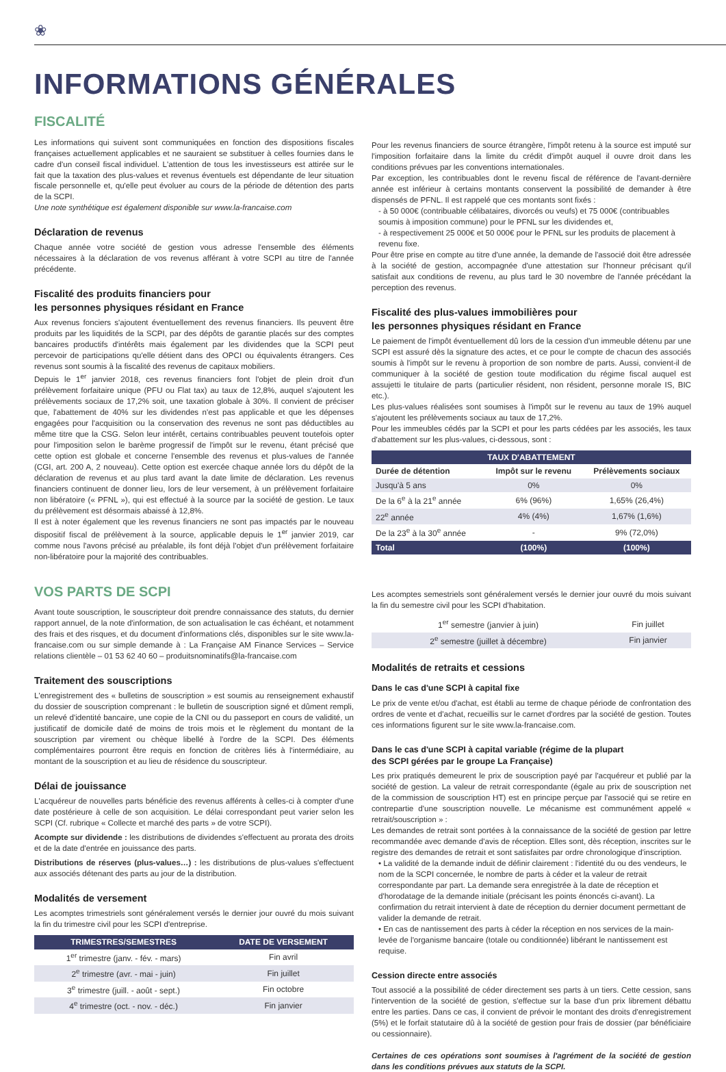❀
INFORMATIONS GÉNÉRALES
FISCALITÉ
Les informations qui suivent sont communiquées en fonction des dispositions fiscales françaises actuellement applicables et ne sauraient se substituer à celles fournies dans le cadre d'un conseil fiscal individuel. L'attention de tous les investisseurs est attirée sur le fait que la taxation des plus-values et revenus éventuels est dépendante de leur situation fiscale personnelle et, qu'elle peut évoluer au cours de la période de détention des parts de la SCPI.
Une note synthétique est également disponible sur www.la-francaise.com
Déclaration de revenus
Chaque année votre société de gestion vous adresse l'ensemble des éléments nécessaires à la déclaration de vos revenus afférant à votre SCPI au titre de l'année précédente.
Fiscalité des produits financiers pour
les personnes physiques résidant en France
Aux revenus fonciers s'ajoutent éventuellement des revenus financiers. Ils peuvent être produits par les liquidités de la SCPI, par des dépôts de garantie placés sur des comptes bancaires productifs d'intérêts mais également par les dividendes que la SCPI peut percevoir de participations qu'elle détient dans des OPCI ou équivalents étrangers. Ces revenus sont soumis à la fiscalité des revenus de capitaux mobiliers.
Depuis le 1<sup>er</sup> janvier 2018, ces revenus financiers font l'objet de plein droit d'un prélèvement forfaitaire unique (PFU ou Flat tax) au taux de 12,8%, auquel s'ajoutent les prélèvements sociaux de 17,2% soit, une taxation globale à 30%. Il convient de préciser que, l'abattement de 40% sur les dividendes n'est pas applicable et que les dépenses engagées pour l'acquisition ou la conservation des revenus ne sont pas déductibles au même titre que la CSG. Selon leur intérêt, certains contribuables peuvent toutefois opter pour l'imposition selon le barème progressif de l'impôt sur le revenu, étant précisé que cette option est globale et concerne l'ensemble des revenus et plus-values de l'année (CGI, art. 200 A, 2 nouveau). Cette option est exercée chaque année lors du dépôt de la déclaration de revenus et au plus tard avant la date limite de déclaration. Les revenus financiers continuent de donner lieu, lors de leur versement, à un prélèvement forfaitaire non libératoire (« PFNL »), qui est effectué à la source par la société de gestion. Le taux du prélèvement est désormais abaissé à 12,8%.
Il est à noter également que les revenus financiers ne sont pas impactés par le nouveau dispositif fiscal de prélèvement à la source, applicable depuis le 1<sup>er</sup> janvier 2019, car comme nous l'avons précisé au préalable, ils font déjà l'objet d'un prélèvement forfaitaire non-libératoire pour la majorité des contribuables.
VOS PARTS DE SCPI
Avant toute souscription, le souscripteur doit prendre connaissance des statuts, du dernier rapport annuel, de la note d'information, de son actualisation le cas échéant, et notamment des frais et des risques, et du document d'informations clés, disponibles sur le site www.la-francaise.com ou sur simple demande à : La Française AM Finance Services – Service relations clientèle – 01 53 62 40 60 – produitsnominatifs@la-francaise.com
Traitement des souscriptions
L'enregistrement des « bulletins de souscription » est soumis au renseignement exhaustif du dossier de souscription comprenant : le bulletin de souscription signé et dûment rempli, un relevé d'identité bancaire, une copie de la CNI ou du passeport en cours de validité, un justificatif de domicile daté de moins de trois mois et le règlement du montant de la souscription par virement ou chèque libellé à l'ordre de la SCPI. Des éléments complémentaires pourront être requis en fonction de critères liés à l'intermédiaire, au montant de la souscription et au lieu de résidence du souscripteur.
Délai de jouissance
L'acquéreur de nouvelles parts bénéficie des revenus afférents à celles-ci à compter d'une date postérieure à celle de son acquisition. Le délai correspondant peut varier selon les SCPI (Cf. rubrique « Collecte et marché des parts » de votre SCPI).
Acompte sur dividende : les distributions de dividendes s'effectuent au prorata des droits et de la date d'entrée en jouissance des parts.
Distributions de réserves (plus-values…) : les distributions de plus-values s'effectuent aux associés détenant des parts au jour de la distribution.
Modalités de versement
Les acomptes trimestriels sont généralement versés le dernier jour ouvré du mois suivant la fin du trimestre civil pour les SCPI d'entreprise.
| TRIMESTRES/SEMESTRES | DATE DE VERSEMENT |
| --- | --- |
| 1<sup>er</sup> trimestre (janv. - fév. - mars) | Fin avril |
| 2<sup>e</sup> trimestre (avr. - mai - juin) | Fin juillet |
| 3<sup>e</sup> trimestre (juill. - août - sept.) | Fin octobre |
| 4<sup>e</sup> trimestre (oct. - nov. - déc.) | Fin janvier |
Pour les revenus financiers de source étrangère, l'impôt retenu à la source est imputé sur l'imposition forfaitaire dans la limite du crédit d'impôt auquel il ouvre droit dans les conditions prévues par les conventions internationales.
Par exception, les contribuables dont le revenu fiscal de référence de l'avant-dernière année est inférieur à certains montants conservent la possibilité de demander à être dispensés de PFNL. Il est rappelé que ces montants sont fixés :
- à 50 000€ (contribuable célibataires, divorcés ou veufs) et 75 000€ (contribuables soumis à imposition commune) pour le PFNL sur les dividendes et,
- à respectivement 25 000€ et 50 000€ pour le PFNL sur les produits de placement à revenu fixe.
Pour être prise en compte au titre d'une année, la demande de l'associé doit être adressée à la société de gestion, accompagnée d'une attestation sur l'honneur précisant qu'il satisfait aux conditions de revenu, au plus tard le 30 novembre de l'année précédant la perception des revenus.
Fiscalité des plus-values immobilières pour
les personnes physiques résidant en France
Le paiement de l'impôt éventuellement dû lors de la cession d'un immeuble détenu par une SCPI est assuré dès la signature des actes, et ce pour le compte de chacun des associés soumis à l'impôt sur le revenu à proportion de son nombre de parts. Aussi, convient-il de communiquer à la société de gestion toute modification du régime fiscal auquel est assujetti le titulaire de parts (particulier résident, non résident, personne morale IS, BIC etc.).
Les plus-values réalisées sont soumises à l'impôt sur le revenu au taux de 19% auquel s'ajoutent les prélèvements sociaux au taux de 17,2%.
Pour les immeubles cédés par la SCPI et pour les parts cédées par les associés, les taux d'abattement sur les plus-values, ci-dessous, sont :
| TAUX D'ABATTEMENT | | |
| --- | --- | --- |
| Durée de détention | Impôt sur le revenu | Prélèvements sociaux |
| Jusqu'à 5 ans | 0% | 0% |
| De la 6<sup>e</sup> à la 21<sup>e</sup> année | 6% (96%) | 1,65% (26,4%) |
| 22<sup>e</sup> année | 4% (4%) | 1,67% (1,6%) |
| De la 23<sup>e</sup> à la 30<sup>e</sup> année | - | 9% (72,0%) |
| Total | (100%) | (100%) |
Les acomptes semestriels sont généralement versés le dernier jour ouvré du mois suivant la fin du semestre civil pour les SCPI d'habitation.
| 1<sup>er</sup> semestre (janvier à juin) | Fin juillet |
| 2<sup>e</sup> semestre (juillet à décembre) | Fin janvier |
Modalités de retraits et cessions
Dans le cas d'une SCPI à capital fixe
Le prix de vente et/ou d'achat, est établi au terme de chaque période de confrontation des ordres de vente et d'achat, recueillis sur le carnet d'ordres par la société de gestion. Toutes ces informations figurent sur le site www.la-francaise.com.
Dans le cas d'une SCPI à capital variable (régime de la plupart
des SCPI gérées par le groupe La Française)
Les prix pratiqués demeurent le prix de souscription payé par l'acquéreur et publié par la société de gestion. La valeur de retrait correspondante (égale au prix de souscription net de la commission de souscription HT) est en principe perçue par l'associé qui se retire en contrepartie d'une souscription nouvelle. Le mécanisme est communément appelé « retrait/souscription » :
Les demandes de retrait sont portées à la connaissance de la société de gestion par lettre recommandée avec demande d'avis de réception. Elles sont, dès réception, inscrites sur le registre des demandes de retrait et sont satisfaites par ordre chronologique d'inscription.
• La validité de la demande induit de définir clairement : l'identité du ou des vendeurs, le nom de la SCPI concernée, le nombre de parts à céder et la valeur de retrait correspondante par part. La demande sera enregistrée à la date de réception et d'horodatage de la demande initiale (précisant les points énoncés ci-avant). La confirmation du retrait intervient à date de réception du dernier document permettant de valider la demande de retrait.
• En cas de nantissement des parts à céder la réception en nos services de la main-levée de l'organisme bancaire (totale ou conditionnée) libérant le nantissement est requise.
Cession directe entre associés
Tout associé a la possibilité de céder directement ses parts à un tiers. Cette cession, sans l'intervention de la société de gestion, s'effectue sur la base d'un prix librement débattu entre les parties. Dans ce cas, il convient de prévoir le montant des droits d'enregistrement (5%) et le forfait statutaire dû à la société de gestion pour frais de dossier (par bénéficiaire ou cessionnaire).
Certaines de ces opérations sont soumises à l'agrément de la société de gestion dans les conditions prévues aux statuts de la SCPI.